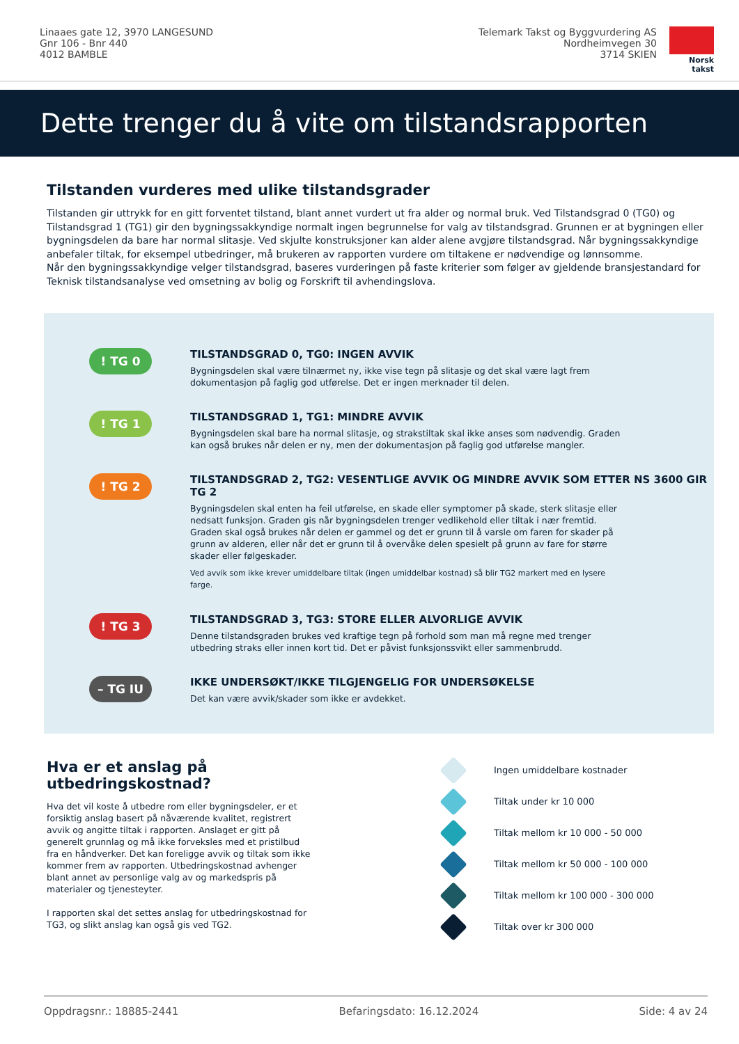Linaaes gate 12, 3970 LANGESUND
Gnr 106 - Bnr 440
4012 BAMBLE
Telemark Takst og Byggvurdering AS
Nordheimvegen 30
3714 SKIEN
Norsk takst
Dette trenger du å vite om tilstandsrapporten
Tilstanden vurderes med ulike tilstandsgrader
Tilstanden gir uttrykk for en gitt forventet tilstand, blant annet vurdert ut fra alder og normal bruk. Ved Tilstandsgrad 0 (TG0) og Tilstandsgrad 1 (TG1) gir den bygningssakkyndige normalt ingen begrunnelse for valg av tilstandsgrad. Grunnen er at bygningen eller bygningsdelen da bare har normal slitasje. Ved skjulte konstruksjoner kan alder alene avgjøre tilstandsgrad. Når bygningssakkyndige anbefaler tiltak, for eksempel utbedringer, må brukeren av rapporten vurdere om tiltakene er nødvendige og lønnsomme.
Når den bygningssakkyndige velger tilstandsgrad, baseres vurderingen på faste kriterier som følger av gjeldende bransjestandard for Teknisk tilstandsanalyse ved omsetning av bolig og Forskrift til avhendingslova.
! TG 0
TILSTANDSGRAD 0, TG0: INGEN AVVIK
Bygningsdelen skal være tilnærmet ny, ikke vise tegn på slitasje og det skal være lagt frem dokumentasjon på faglig god utførelse. Det er ingen merknader til delen.
! TG 1
TILSTANDSGRAD 1, TG1: MINDRE AVVIK
Bygningsdelen skal bare ha normal slitasje, og strakstiltak skal ikke anses som nødvendig. Graden kan også brukes når delen er ny, men der dokumentasjon på faglig god utførelse mangler.
! TG 2
TILSTANDSGRAD 2, TG2: VESENTLIGE AVVIK OG MINDRE AVVIK SOM ETTER NS 3600 GIR TG 2
Bygningsdelen skal enten ha feil utførelse, en skade eller symptomer på skade, sterk slitasje eller nedsatt funksjon. Graden gis når bygningsdelen trenger vedlikehold eller tiltak i nær fremtid. Graden skal også brukes når delen er gammel og det er grunn til å varsle om faren for skader på grunn av alderen, eller når det er grunn til å overvåke delen spesielt på grunn av fare for større skader eller følgeskader.
Ved avvik som ikke krever umiddelbare tiltak (ingen umiddelbar kostnad) så blir TG2 markert med en lysere farge.
! TG 3
TILSTANDSGRAD 3, TG3: STORE ELLER ALVORLIGE AVVIK
Denne tilstandsgraden brukes ved kraftige tegn på forhold som man må regne med trenger utbedring straks eller innen kort tid. Det er påvist funksjonssvikt eller sammenbrudd.
– TG IU
IKKE UNDERSØKT/IKKE TILGJENGELIG FOR UNDERSØKELSE
Det kan være avvik/skader som ikke er avdekket.
Hva er et anslag på utbedringskostnad?
Hva det vil koste å utbedre rom eller bygningsdeler, er et forsiktig anslag basert på nåværende kvalitet, registrert avvik og angitte tiltak i rapporten. Anslaget er gitt på generelt grunnlag og må ikke forveksles med et pristilbud fra en håndverker. Det kan foreligge avvik og tiltak som ikke kommer frem av rapporten. Utbedringskostnad avhenger blant annet av personlige valg av og markedspris på materialer og tjenesteyter.
I rapporten skal det settes anslag for utbedringskostnad for TG3, og slikt anslag kan også gis ved TG2.
Ingen umiddelbare kostnader
Tiltak under kr 10 000
Tiltak mellom kr 10 000 - 50 000
Tiltak mellom kr 50 000 - 100 000
Tiltak mellom kr 100 000 - 300 000
Tiltak over kr 300 000
Oppdragsnr.: 18885-2441 Befaringsdato: 16.12.2024 Side: 4 av 24